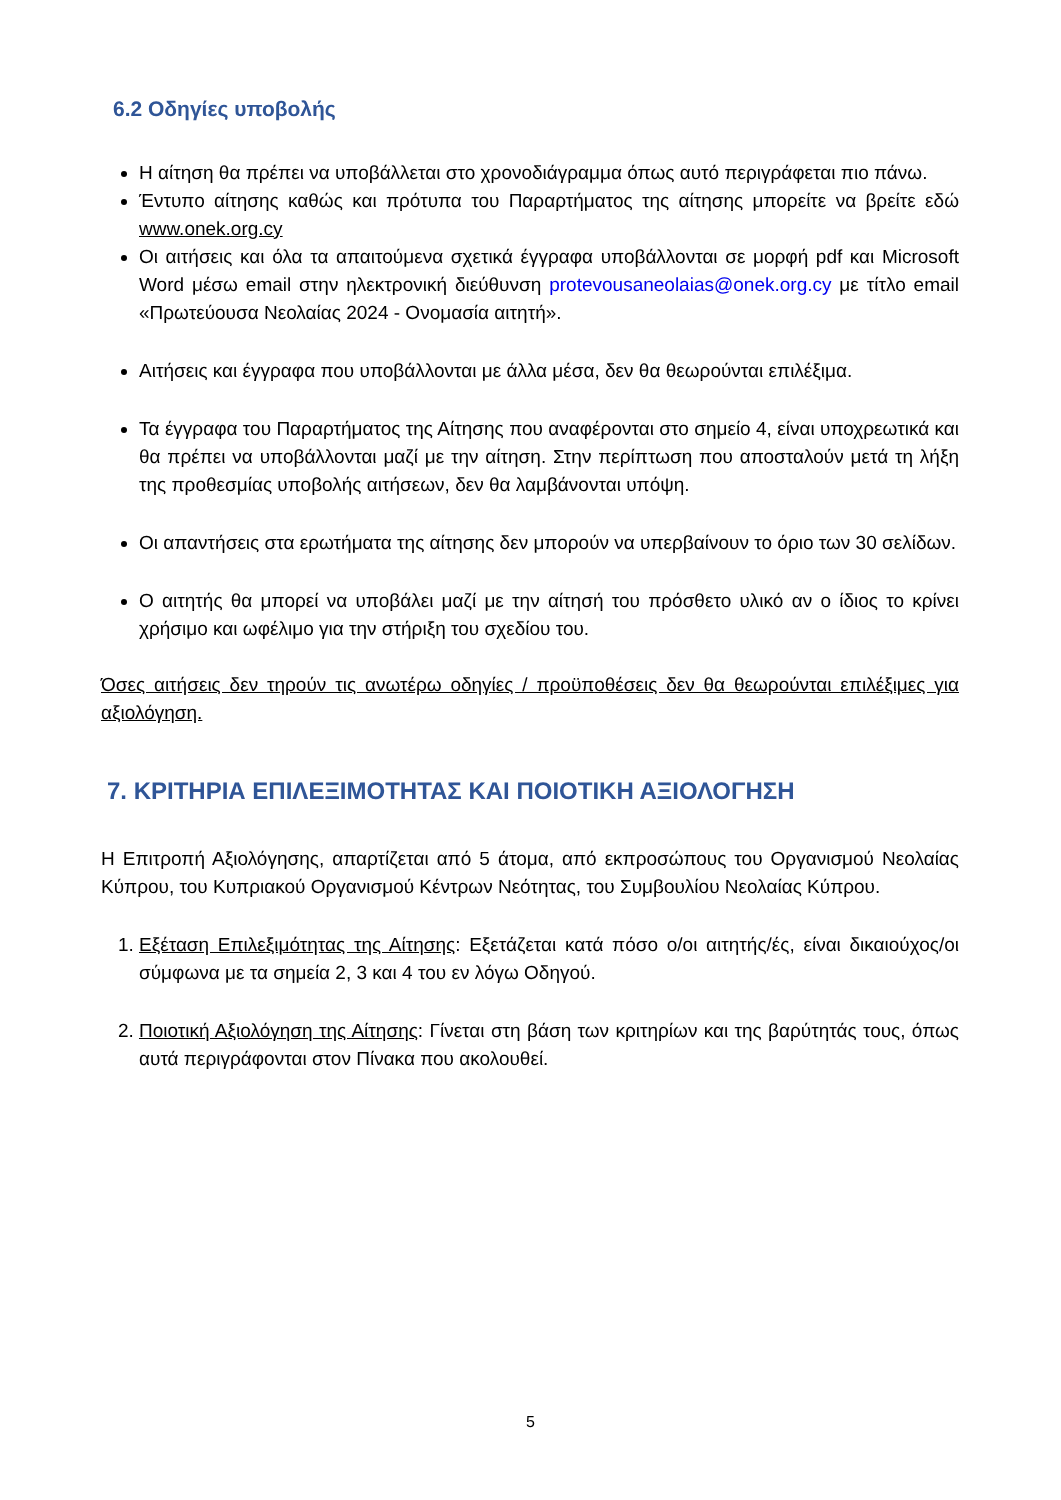6.2 Οδηγίες υποβολής
Η αίτηση θα πρέπει να υποβάλλεται στο χρονοδιάγραμμα όπως αυτό περιγράφεται πιο πάνω.
Έντυπο αίτησης καθώς και πρότυπα του Παραρτήματος της αίτησης μπορείτε να βρείτε εδώ www.onek.org.cy
Οι αιτήσεις και όλα τα απαιτούμενα σχετικά έγγραφα υποβάλλονται σε μορφή pdf και Microsoft Word μέσω email στην ηλεκτρονική διεύθυνση protevousaneolaias@onek.org.cy με τίτλο email «Πρωτεύουσα Νεολαίας 2024 - Ονομασία αιτητή».
Αιτήσεις και έγγραφα που υποβάλλονται με άλλα μέσα, δεν θα θεωρούνται επιλέξιμα.
Τα έγγραφα του Παραρτήματος της Αίτησης που αναφέρονται στο σημείο 4, είναι υποχρεωτικά και θα πρέπει να υποβάλλονται μαζί με την αίτηση. Στην περίπτωση που αποσταλούν μετά τη λήξη της προθεσμίας υποβολής αιτήσεων, δεν θα λαμβάνονται υπόψη.
Οι απαντήσεις στα ερωτήματα της αίτησης δεν μπορούν να υπερβαίνουν το όριο των 30 σελίδων.
Ο αιτητής θα μπορεί να υποβάλει μαζί με την αίτησή του πρόσθετο υλικό αν ο ίδιος το κρίνει χρήσιμο και ωφέλιμο για την στήριξη του σχεδίου του.
Όσες αιτήσεις δεν τηρούν τις ανωτέρω οδηγίες / προϋποθέσεις δεν θα θεωρούνται επιλέξιμες για αξιολόγηση.
7. ΚΡΙΤΗΡΙΑ ΕΠΙΛΕΞΙΜΟΤΗΤΑΣ ΚΑΙ ΠΟΙΟΤΙΚΗ ΑΞΙΟΛΟΓΗΣΗ
Η Επιτροπή Αξιολόγησης, απαρτίζεται από 5 άτομα, από εκπροσώπους του Οργανισμού Νεολαίας Κύπρου, του Κυπριακού Οργανισμού Κέντρων Νεότητας, του Συμβουλίου Νεολαίας Κύπρου.
1. Εξέταση Επιλεξιμότητας της Αίτησης: Εξετάζεται κατά πόσο ο/οι αιτητής/ές, είναι δικαιούχος/οι σύμφωνα με τα σημεία 2, 3 και 4 του εν λόγω Οδηγού.
2. Ποιοτική Αξιολόγηση της Αίτησης: Γίνεται στη βάση των κριτηρίων και της βαρύτητάς τους, όπως αυτά περιγράφονται στον Πίνακα που ακολουθεί.
5